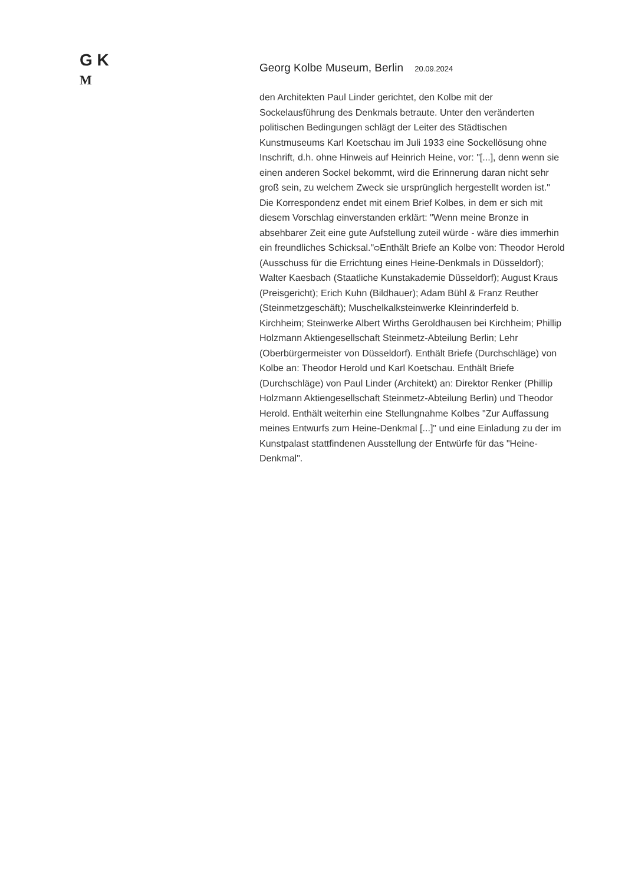G K
M
Georg Kolbe Museum, Berlin 20.09.2024
den Architekten Paul Linder gerichtet, den Kolbe mit der Sockelausführung des Denkmals betraute. Unter den veränderten politischen Bedingungen schlägt der Leiter des Städtischen Kunstmuseums Karl Koetschau im Juli 1933 eine Sockellösung ohne Inschrift, d.h. ohne Hinweis auf Heinrich Heine, vor: "[...], denn wenn sie einen anderen Sockel bekommt, wird die Erinnerung daran nicht sehr groß sein, zu welchem Zweck sie ursprünglich hergestellt worden ist." Die Korrespondenz endet mit einem Brief Kolbes, in dem er sich mit diesem Vorschlag einverstanden erklärt: "Wenn meine Bronze in absehbarer Zeit eine gute Aufstellung zuteil würde - wäre dies immerhin ein freundliches Schicksal."ᴑEnthält Briefe an Kolbe von: Theodor Herold (Ausschuss für die Errichtung eines Heine-Denkmals in Düsseldorf); Walter Kaesbach (Staatliche Kunstakademie Düsseldorf); August Kraus (Preisgericht); Erich Kuhn (Bildhauer); Adam Bühl & Franz Reuther (Steinmetzgeschäft); Muschelkalksteinwerke Kleinrinderfeld b. Kirchheim; Steinwerke Albert Wirths Geroldhausen bei Kirchheim; Phillip Holzmann Aktiengesellschaft Steinmetz-Abteilung Berlin; Lehr (Oberbürgermeister von Düsseldorf). Enthält Briefe (Durchschläge) von Kolbe an: Theodor Herold und Karl Koetschau. Enthält Briefe (Durchschläge) von Paul Linder (Architekt) an: Direktor Renker (Phillip Holzmann Aktiengesellschaft Steinmetz-Abteilung Berlin) und Theodor Herold. Enthält weiterhin eine Stellungnahme Kolbes "Zur Auffassung meines Entwurfs zum Heine-Denkmal [...]" und eine Einladung zu der im Kunstpalast stattfindenen Ausstellung der Entwürfe für das "Heine-Denkmal".